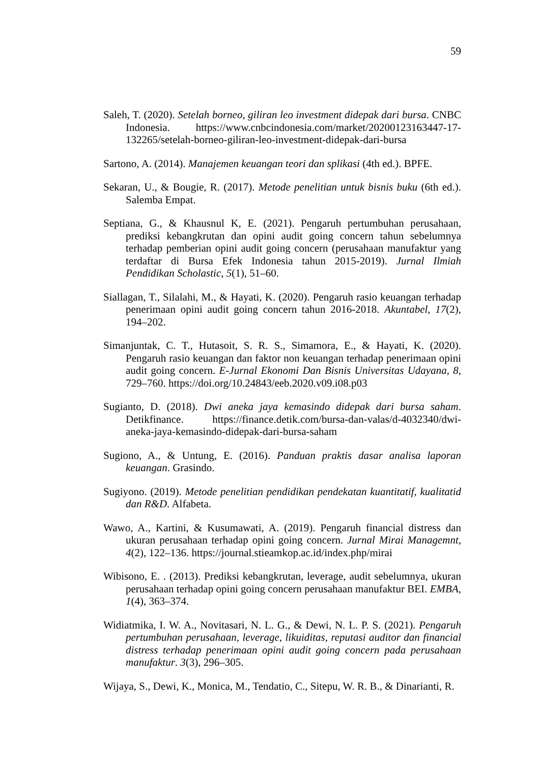59
Saleh, T. (2020). Setelah borneo, giliran leo investment didepak dari bursa. CNBC Indonesia. https://www.cnbcindonesia.com/market/20200123163447-17-132265/setelah-borneo-giliran-leo-investment-didepak-dari-bursa
Sartono, A. (2014). Manajemen keuangan teori dan splikasi (4th ed.). BPFE.
Sekaran, U., & Bougie, R. (2017). Metode penelitian untuk bisnis buku (6th ed.). Salemba Empat.
Septiana, G., & Khausnul K, E. (2021). Pengaruh pertumbuhan perusahaan, prediksi kebangkrutan dan opini audit going concern tahun sebelumnya terhadap pemberian opini audit going concern (perusahaan manufaktur yang terdaftar di Bursa Efek Indonesia tahun 2015-2019). Jurnal Ilmiah Pendidikan Scholastic, 5(1), 51–60.
Siallagan, T., Silalahi, M., & Hayati, K. (2020). Pengaruh rasio keuangan terhadap penerimaan opini audit going concern tahun 2016-2018. Akuntabel, 17(2), 194–202.
Simanjuntak, C. T., Hutasoit, S. R. S., Simamora, E., & Hayati, K. (2020). Pengaruh rasio keuangan dan faktor non keuangan terhadap penerimaan opini audit going concern. E-Jurnal Ekonomi Dan Bisnis Universitas Udayana, 8, 729–760. https://doi.org/10.24843/eeb.2020.v09.i08.p03
Sugianto, D. (2018). Dwi aneka jaya kemasindo didepak dari bursa saham. Detikfinance. https://finance.detik.com/bursa-dan-valas/d-4032340/dwi-aneka-jaya-kemasindo-didepak-dari-bursa-saham
Sugiono, A., & Untung, E. (2016). Panduan praktis dasar analisa laporan keuangan. Grasindo.
Sugiyono. (2019). Metode penelitian pendidikan pendekatan kuantitatif, kualitatid dan R&D. Alfabeta.
Wawo, A., Kartini, & Kusumawati, A. (2019). Pengaruh financial distress dan ukuran perusahaan terhadap opini going concern. Jurnal Mirai Managemnt, 4(2), 122–136. https://journal.stieamkop.ac.id/index.php/mirai
Wibisono, E. . (2013). Prediksi kebangkrutan, leverage, audit sebelumnya, ukuran perusahaan terhadap opini going concern perusahaan manufaktur BEI. EMBA, 1(4), 363–374.
Widiatmika, I. W. A., Novitasari, N. L. G., & Dewi, N. L. P. S. (2021). Pengaruh pertumbuhan perusahaan, leverage, likuiditas, reputasi auditor dan financial distress terhadap penerimaan opini audit going concern pada perusahaan manufaktur. 3(3), 296–305.
Wijaya, S., Dewi, K., Monica, M., Tendatio, C., Sitepu, W. R. B., & Dinarianti, R.